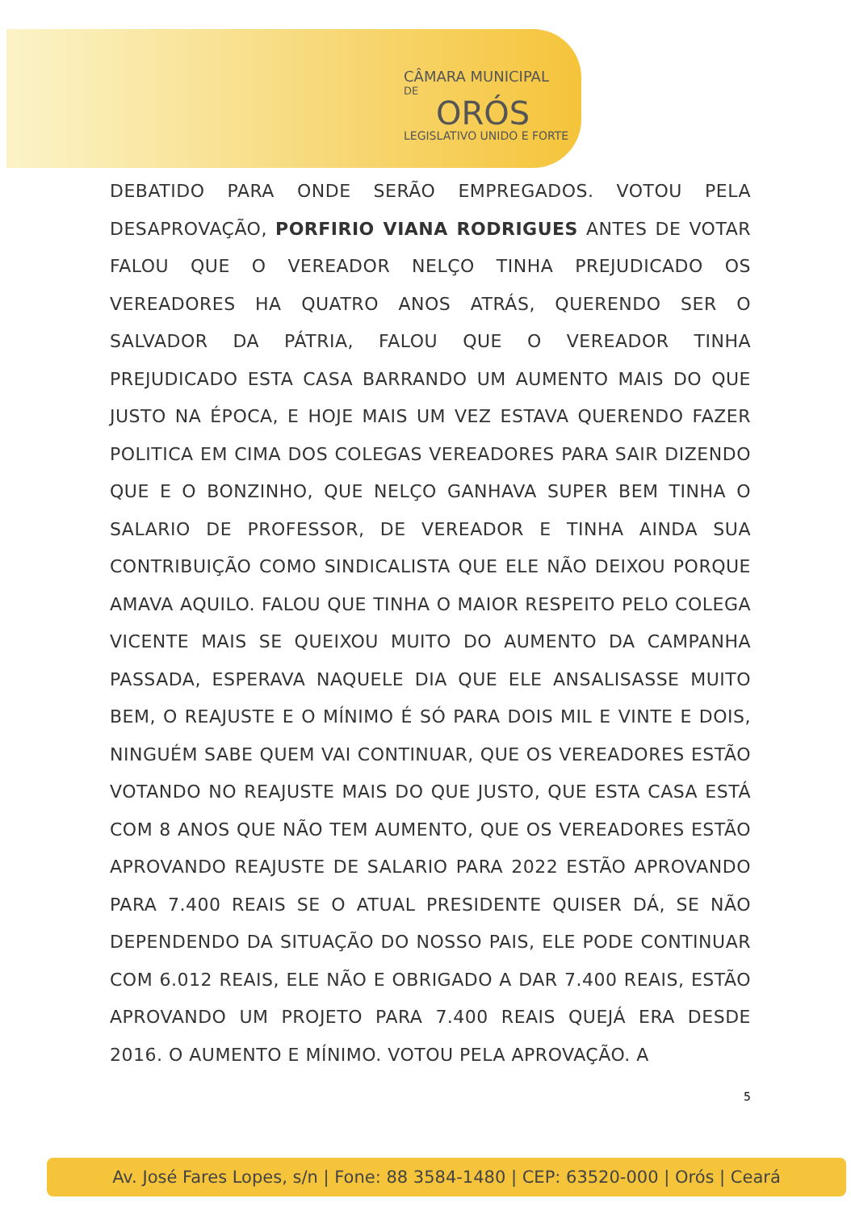CÂMARA MUNICIPAL
DE
ORÓS
LEGISLATIVO UNIDO E FORTE
DEBATIDO PARA ONDE SERÃO EMPREGADOS. VOTOU PELA DESAPROVAÇÃO, PORFIRIO VIANA RODRIGUES ANTES DE VOTAR FALOU QUE O VEREADOR NELÇO TINHA PREJUDICADO OS VEREADORES HA QUATRO ANOS ATRÁS, QUERENDO SER O SALVADOR DA PÁTRIA, FALOU QUE O VEREADOR TINHA PREJUDICADO ESTA CASA BARRANDO UM AUMENTO MAIS DO QUE JUSTO NA ÉPOCA, E HOJE MAIS UM VEZ ESTAVA QUERENDO FAZER POLITICA EM CIMA DOS COLEGAS VEREADORES PARA SAIR DIZENDO QUE E O BONZINHO, QUE NELÇO GANHAVA SUPER BEM TINHA O SALARIO DE PROFESSOR, DE VEREADOR E TINHA AINDA SUA CONTRIBUIÇÃO COMO SINDICALISTA QUE ELE NÃO DEIXOU PORQUE AMAVA AQUILO. FALOU QUE TINHA O MAIOR RESPEITO PELO COLEGA VICENTE MAIS SE QUEIXOU MUITO DO AUMENTO DA CAMPANHA PASSADA, ESPERAVA NAQUELE DIA QUE ELE ANSALISASSE MUITO BEM, O REAJUSTE E O MÍNIMO É SÓ PARA DOIS MIL E VINTE E DOIS, NINGUÉM SABE QUEM VAI CONTINUAR, QUE OS VEREADORES ESTÃO VOTANDO NO REAJUSTE MAIS DO QUE JUSTO, QUE ESTA CASA ESTÁ COM 8 ANOS QUE NÃO TEM AUMENTO, QUE OS VEREADORES ESTÃO APROVANDO REAJUSTE DE SALARIO PARA 2022 ESTÃO APROVANDO PARA 7.400 REAIS SE O ATUAL PRESIDENTE QUISER DÁ, SE NÃO DEPENDENDO DA SITUAÇÃO DO NOSSO PAIS, ELE PODE CONTINUAR COM 6.012 REAIS, ELE NÃO E OBRIGADO A DAR 7.400 REAIS, ESTÃO APROVANDO UM PROJETO PARA 7.400 REAIS QUEJÁ ERA DESDE 2016. O AUMENTO E MÍNIMO. VOTOU PELA APROVAÇÃO. A
5
Av. José Fares Lopes, s/n | Fone: 88 3584-1480 | CEP: 63520-000 | Orós | Ceará